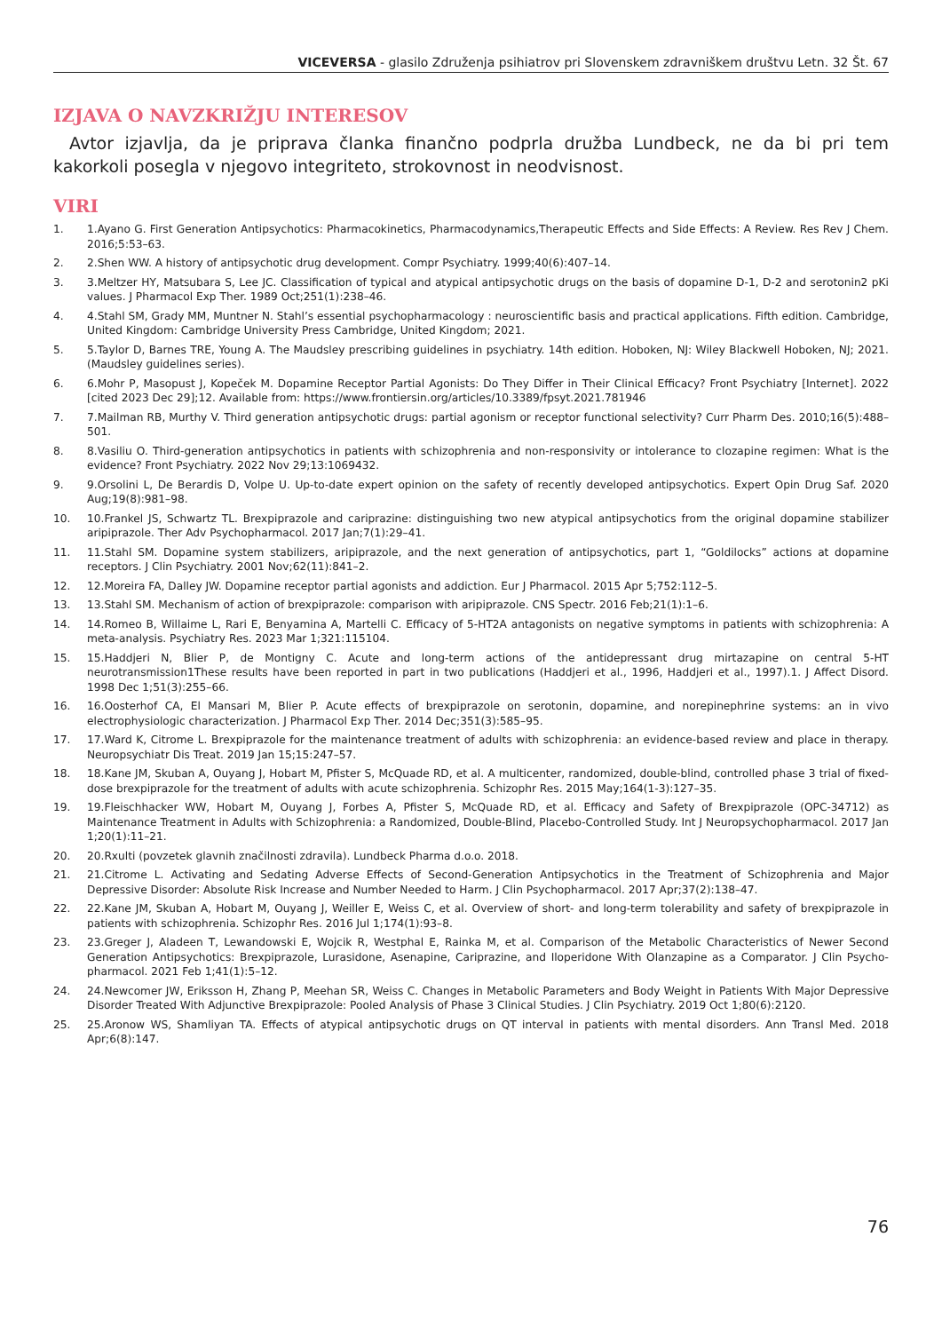VICEVERSA - glasilo Združenja psihiatrov pri Slovenskem zdravniškem društvu Letn. 32 Št. 67
IZJAVA O NAVZKRIŽJU INTERESOV
Avtor izjavlja, da je priprava članka finančno podprla družba Lundbeck, ne da bi pri tem kakorkoli posegla v njegovo integriteto, strokovnost in neodvisnost.
VIRI
1. 1.Ayano G. First Generation Antipsychotics: Pharmacokinetics, Pharmacodynamics,Therapeutic Effects and Side Effects: A Review. Res Rev J Chem. 2016;5:53–63.
2. 2.Shen WW. A history of antipsychotic drug development. Compr Psychiatry. 1999;40(6):407–14.
3. 3.Meltzer HY, Matsubara S, Lee JC. Classification of typical and atypical antipsychotic drugs on the basis of dopamine D-1, D-2 and serotonin2 pKi values. J Pharmacol Exp Ther. 1989 Oct;251(1):238–46.
4. 4.Stahl SM, Grady MM, Muntner N. Stahl’s essential psychopharmacology : neuroscientific basis and practical applications. Fifth edition. Cambridge, United Kingdom: Cambridge University Press Cambridge, United Kingdom; 2021.
5. 5.Taylor D, Barnes TRE, Young A. The Maudsley prescribing guidelines in psychiatry. 14th edition. Hoboken, NJ: Wiley Blackwell Hoboken, NJ; 2021. (Maudsley guidelines series).
6. 6.Mohr P, Masopust J, Kopeček M. Dopamine Receptor Partial Agonists: Do They Differ in Their Clinical Efficacy? Front Psychiatry [Internet]. 2022 [cited 2023 Dec 29];12. Available from: https://www.frontiersin.org/articles/10.3389/fpsyt.2021.781946
7. 7.Mailman RB, Murthy V. Third generation antipsychotic drugs: partial agonism or receptor functional selectivity? Curr Pharm Des. 2010;16(5):488–501.
8. 8.Vasiliu O. Third-generation antipsychotics in patients with schizophrenia and non-responsivity or intolerance to clozapine regimen: What is the evidence? Front Psychiatry. 2022 Nov 29;13:1069432.
9. 9.Orsolini L, De Berardis D, Volpe U. Up-to-date expert opinion on the safety of recently developed antipsychotics. Expert Opin Drug Saf. 2020 Aug;19(8):981–98.
10. 10.Frankel JS, Schwartz TL. Brexpiprazole and cariprazine: distinguishing two new atypical antipsychotics from the original dopamine stabilizer aripiprazole. Ther Adv Psychopharmacol. 2017 Jan;7(1):29–41.
11. 11.Stahl SM. Dopamine system stabilizers, aripiprazole, and the next generation of antipsychotics, part 1, “Goldilocks” actions at dopamine receptors. J Clin Psychiatry. 2001 Nov;62(11):841–2.
12. 12.Moreira FA, Dalley JW. Dopamine receptor partial agonists and addiction. Eur J Pharmacol. 2015 Apr 5;752:112–5.
13. 13.Stahl SM. Mechanism of action of brexpiprazole: comparison with aripiprazole. CNS Spectr. 2016 Feb;21(1):1–6.
14. 14.Romeo B, Willaime L, Rari E, Benyamina A, Martelli C. Efficacy of 5-HT2A antagonists on negative symptoms in patients with schizophrenia: A meta-analysis. Psychiatry Res. 2023 Mar 1;321:115104.
15. 15.Haddjeri N, Blier P, de Montigny C. Acute and long-term actions of the antidepressant drug mirtazapine on central 5-HT neurotransmission1These results have been reported in part in two publications (Haddjeri et al., 1996, Haddjeri et al., 1997).1. J Affect Disord. 1998 Dec 1;51(3):255–66.
16. 16.Oosterhof CA, El Mansari M, Blier P. Acute effects of brexpiprazole on serotonin, dopamine, and norepinephrine systems: an in vivo electrophysiologic characterization. J Pharmacol Exp Ther. 2014 Dec;351(3):585–95.
17. 17.Ward K, Citrome L. Brexpiprazole for the maintenance treatment of adults with schizophrenia: an evidence-based review and place in therapy. Neuropsychiatr Dis Treat. 2019 Jan 15;15:247–57.
18. 18.Kane JM, Skuban A, Ouyang J, Hobart M, Pfister S, McQuade RD, et al. A multicenter, randomized, double-blind, controlled phase 3 trial of fixed-dose brexpiprazole for the treatment of adults with acute schizophrenia. Schizophr Res. 2015 May;164(1-3):127–35.
19. 19.Fleischhacker WW, Hobart M, Ouyang J, Forbes A, Pfister S, McQuade RD, et al. Efficacy and Safety of Brexpiprazole (OPC-34712) as Maintenance Treatment in Adults with Schizophrenia: a Randomized, Double-Blind, Placebo-Controlled Study. Int J Neuropsychopharmacol. 2017 Jan 1;20(1):11–21.
20. 20.Rxulti (povzetek glavnih značilnosti zdravila). Lundbeck Pharma d.o.o. 2018.
21. 21.Citrome L. Activating and Sedating Adverse Effects of Second-Generation Antipsychotics in the Treatment of Schizophrenia and Major Depressive Disorder: Absolute Risk Increase and Number Needed to Harm. J Clin Psychopharmacol. 2017 Apr;37(2):138–47.
22. 22.Kane JM, Skuban A, Hobart M, Ouyang J, Weiller E, Weiss C, et al. Overview of short- and long-term tolerability and safety of brexpiprazole in patients with schizophrenia. Schizophr Res. 2016 Jul 1;174(1):93–8.
23. 23.Greger J, Aladeen T, Lewandowski E, Wojcik R, Westphal E, Rainka M, et al. Comparison of the Metabolic Characteristics of Newer Second Generation Antipsychotics: Brexpiprazole, Lurasidone, Asenapine, Cariprazine, and Iloperidone With Olanzapine as a Comparator. J Clin Psycho-pharmacol. 2021 Feb 1;41(1):5–12.
24. 24.Newcomer JW, Eriksson H, Zhang P, Meehan SR, Weiss C. Changes in Metabolic Parameters and Body Weight in Patients With Major Depressive Disorder Treated With Adjunctive Brexpiprazole: Pooled Analysis of Phase 3 Clinical Studies. J Clin Psychiatry. 2019 Oct 1;80(6):2120.
25. 25.Aronow WS, Shamliyan TA. Effects of atypical antipsychotic drugs on QT interval in patients with mental disorders. Ann Transl Med. 2018 Apr;6(8):147.
76